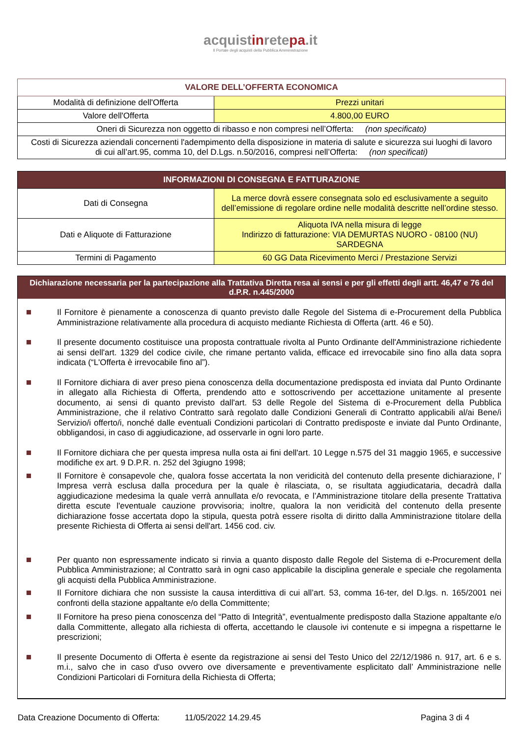acquistinretepa.it
Il Portale degli acquisti della Pubblica Amministrazione
| VALORE DELL’OFFERTA ECONOMICA | |
| Modalità di definizione dell'Offerta | Prezzi unitari |
| Valore dell'Offerta | 4.800,00 EURO |
| Oneri di Sicurezza non oggetto di ribasso e non compresi nell’Offerta: (non specificato) | |
| Costi di Sicurezza aziendali concernenti l'adempimento della disposizione in materia di salute e sicurezza sui luoghi di lavoro di cui all’art.95, comma 10, del D.Lgs. n.50/2016, compresi nell’Offerta: (non specificati) | |
| INFORMAZIONI DI CONSEGNA E FATTURAZIONE | |
| Dati di Consegna | La merce dovrà essere consegnata solo ed esclusivamente a seguito dell’emissione di regolare ordine nelle modalità descritte nell’ordine stesso. |
| Dati e Aliquote di Fatturazione | Aliquota IVA nella misura di legge Indirizzo di fatturazione: VIA DEMURTAS NUORO - 08100 (NU) SARDEGNA |
| Termini di Pagamento | 60 GG Data Ricevimento Merci / Prestazione Servizi |
Dichiarazione necessaria per la partecipazione alla Trattativa Diretta resa ai sensi e per gli effetti degli artt. 46,47 e 76 del d.P.R. n.445/2000
Il Fornitore è pienamente a conoscenza di quanto previsto dalle Regole del Sistema di e-Procurement della Pubblica Amministrazione relativamente alla procedura di acquisto mediante Richiesta di Offerta (artt. 46 e 50).
Il presente documento costituisce una proposta contrattuale rivolta al Punto Ordinante dell'Amministrazione richiedente ai sensi dell'art. 1329 del codice civile, che rimane pertanto valida, efficace ed irrevocabile sino fino alla data sopra indicata (“L'Offerta è irrevocabile fino al”).
Il Fornitore dichiara di aver preso piena conoscenza della documentazione predisposta ed inviata dal Punto Ordinante in allegato alla Richiesta di Offerta, prendendo atto e sottoscrivendo per accettazione unitamente al presente documento, ai sensi di quanto previsto dall'art. 53 delle Regole del Sistema di e-Procurement della Pubblica Amministrazione, che il relativo Contratto sarà regolato dalle Condizioni Generali di Contratto applicabili al/ai Bene/i Servizio/i offerto/i, nonché dalle eventuali Condizioni particolari di Contratto predisposte e inviate dal Punto Ordinante, obbligandosi, in caso di aggiudicazione, ad osservarle in ogni loro parte.
Il Fornitore dichiara che per questa impresa nulla osta ai fini dell'art. 10 Legge n.575 del 31 maggio 1965, e successive modifiche ex art. 9 D.P.R. n. 252 del 3giugno 1998;
Il Fornitore è consapevole che, qualora fosse accertata la non veridicità del contenuto della presente dichiarazione, l’ Impresa verrà esclusa dalla procedura per la quale è rilasciata, o, se risultata aggiudicataria, decadrà dalla aggiudicazione medesima la quale verrà annullata e/o revocata, e l’Amministrazione titolare della presente Trattativa diretta escute l'eventuale cauzione provvisoria; inoltre, qualora la non veridicità del contenuto della presente dichiarazione fosse accertata dopo la stipula, questa potrà essere risolta di diritto dalla Amministrazione titolare della presente Richiesta di Offerta ai sensi dell'art. 1456 cod. civ.
Per quanto non espressamente indicato si rinvia a quanto disposto dalle Regole del Sistema di e-Procurement della Pubblica Amministrazione; al Contratto sarà in ogni caso applicabile la disciplina generale e speciale che regolamenta gli acquisti della Pubblica Amministrazione.
Il Fornitore dichiara che non sussiste la causa interdittiva di cui all’art. 53, comma 16-ter, del D.lgs. n. 165/2001 nei confronti della stazione appaltante e/o della Committente;
Il Fornitore ha preso piena conoscenza del “Patto di Integrità”, eventualmente predisposto dalla Stazione appaltante e/o dalla Committente, allegato alla richiesta di offerta, accettando le clausole ivi contenute e si impegna a rispettarne le prescrizioni;
Il presente Documento di Offerta è esente da registrazione ai sensi del Testo Unico del 22/12/1986 n. 917, art. 6 e s. m.i., salvo che in caso d'uso ovvero ove diversamente e preventivamente esplicitato dall’ Amministrazione nelle Condizioni Particolari di Fornitura della Richiesta di Offerta;
Data Creazione Documento di Offerta: 11/05/2022 14.29.45 Pagina 3 di 4